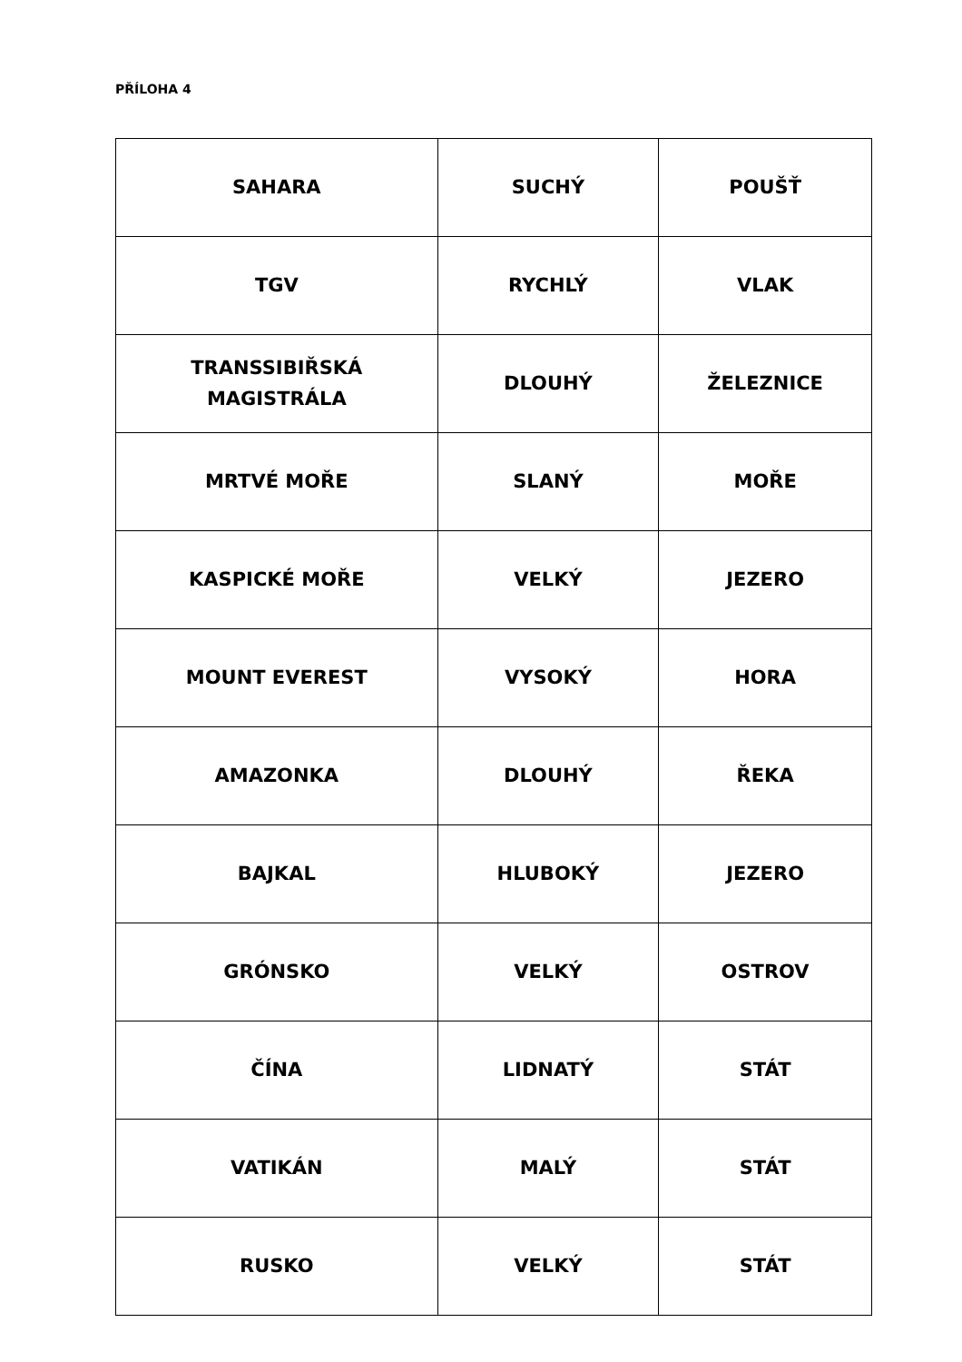PŘÍLOHA 4
| SAHARA | SUCHÝ | POUŠŤ |
| TGV | RYCHLÝ | VLAK |
| TRANSSIBIŘSKÁ MAGISTRÁLA | DLOUHÝ | ŽELEZNICE |
| MRTVÉ MOŘE | SLANÝ | MOŘE |
| KASPICKÉ MOŘE | VELKÝ | JEZERO |
| MOUNT EVEREST | VYSOKÝ | HORA |
| AMAZONKA | DLOUHÝ | ŘEKA |
| BAJKAL | HLUBOKÝ | JEZERO |
| GRÓNSKO | VELKÝ | OSTROV |
| ČÍNA | LIDNATÝ | STÁT |
| VATIKÁN | MALÝ | STÁT |
| RUSKO | VELKÝ | STÁT |